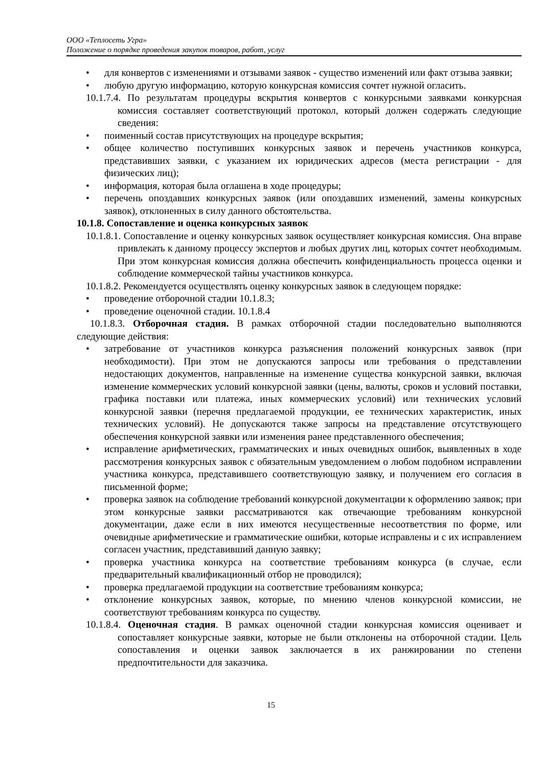ООО «Теплосеть Угра»
Положение о порядке проведения закупок товаров, работ, услуг
• для конвертов с изменениями и отзывами заявок - существо изменений или факт отзыва заявки;
• любую другую информацию, которую конкурсная комиссия сочтет нужной огласить.
10.1.7.4. По результатам процедуры вскрытия конвертов с конкурсными заявками конкурсная комиссия составляет соответствующий протокол, который должен содержать следующие сведения:
• поименный состав присутствующих на процедуре вскрытия;
• общее количество поступивших конкурсных заявок и перечень участников конкурса, представивших заявки, с указанием их юридических адресов (места регистрации - для физических лиц);
• информация, которая была оглашена в ходе процедуры;
• перечень опоздавших конкурсных заявок (или опоздавших изменений, замены конкурсных заявок), отклоненных в силу данного обстоятельства.
10.1.8. Сопоставление и оценка конкурсных заявок
10.1.8.1. Сопоставление и оценку конкурсных заявок осуществляет конкурсная комиссия. Она вправе привлекать к данному процессу экспертов и любых других лиц, которых сочтет необходимым. При этом конкурсная комиссия должна обеспечить конфиденциальность процесса оценки и соблюдение коммерческой тайны участников конкурса.
10.1.8.2. Рекомендуется осуществлять оценку конкурсных заявок в следующем порядке:
• проведение отборочной стадии 10.1.8.3;
• проведение оценочной стадии. 10.1.8.4
10.1.8.3. Отборочная стадия. В рамках отборочной стадии последовательно выполняются следующие действия:
• затребование от участников конкурса разъяснения положений конкурсных заявок (при необходимости). При этом не допускаются запросы или требования о представлении недостающих документов, направленные на изменение существа конкурсной заявки, включая изменение коммерческих условий конкурсной заявки (цены, валюты, сроков и условий поставки, графика поставки или платежа, иных коммерческих условий) или технических условий конкурсной заявки (перечня предлагаемой продукции, ее технических характеристик, иных технических условий). Не допускаются также запросы на представление отсутствующего обеспечения конкурсной заявки или изменения ранее представленного обеспечения;
• исправление арифметических, грамматических и иных очевидных ошибок, выявленных в ходе рассмотрения конкурсных заявок с обязательным уведомлением о любом подобном исправлении участника конкурса, представившего соответствующую заявку, и получением его согласия в письменной форме;
• проверка заявок на соблюдение требований конкурсной документации к оформлению заявок; при этом конкурсные заявки рассматриваются как отвечающие требованиям конкурсной документации, даже если в них имеются несущественные несоответствия по форме, или очевидные арифметические и грамматические ошибки, которые исправлены и с их исправлением согласен участник, представивший данную заявку;
• проверка участника конкурса на соответствие требованиям конкурса (в случае, если предварительный квалификационный отбор не проводился);
• проверка предлагаемой продукции на соответствие требованиям конкурса;
• отклонение конкурсных заявок, которые, по мнению членов конкурсной комиссии, не соответствуют требованиям конкурса по существу.
10.1.8.4. Оценочная стадия. В рамках оценочной стадии конкурсная комиссия оценивает и сопоставляет конкурсные заявки, которые не были отклонены на отборочной стадии. Цель сопоставления и оценки заявок заключается в их ранжировании по степени предпочтительности для заказчика.
15